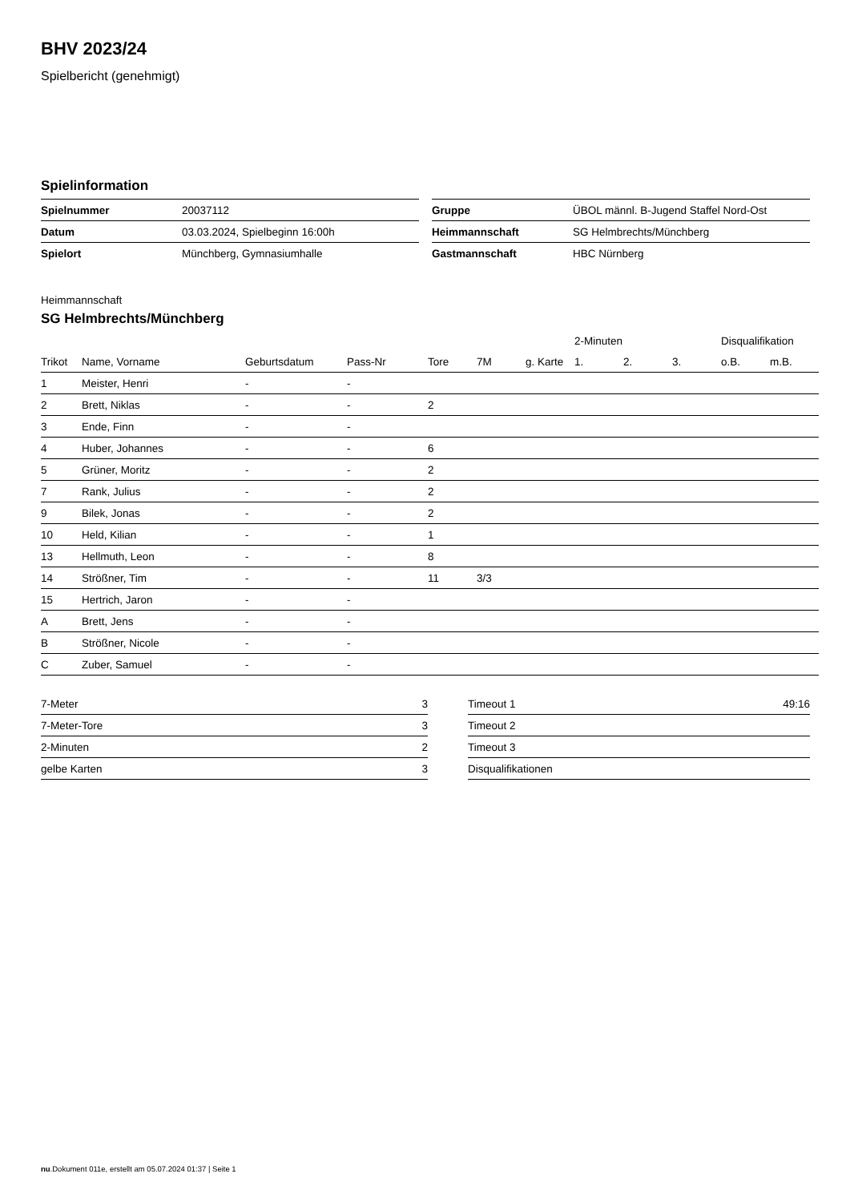BHV 2023/24
Spielbericht (genehmigt)
Spielinformation
| Spielnummer | 20037112 |
| Datum | 03.03.2024, Spielbeginn 16:00h |
| Spielort | Münchberg, Gymnasiumhalle |
| Gruppe | ÜBOL männl. B-Jugend Staffel Nord-Ost |
| Heimmannschaft | SG Helmbrechts/Münchberg |
| Gastmannschaft | HBC Nürnberg |
Heimmannschaft
SG Helmbrechts/Münchberg
| | | | | | | | 2-Minuten | | | Disqualifikation | |
| --- | --- | --- | --- | --- | --- | --- | --- | --- | --- | --- | --- |
| Trikot | Name, Vorname | Geburtsdatum | Pass-Nr | Tore | 7M | g. Karte | 1. | 2. | 3. | o.B. | m.B. |
| 1 | Meister, Henri | - | - | | | | | | | | |
| 2 | Brett, Niklas | - | - | 2 | | | | | | | |
| 3 | Ende, Finn | - | - | | | | | | | | |
| 4 | Huber, Johannes | - | - | 6 | | | | | | | |
| 5 | Grüner, Moritz | - | - | 2 | | | | | | | |
| 7 | Rank, Julius | - | - | 2 | | | | | | | |
| 9 | Bilek, Jonas | - | - | 2 | | | | | | | |
| 10 | Held, Kilian | - | - | 1 | | | | | | | |
| 13 | Hellmuth, Leon | - | - | 8 | | | | | | | |
| 14 | Strößner, Tim | - | - | 11 | 3/3 | | | | | | |
| 15 | Hertrich, Jaron | - | - | | | | | | | | |
| A | Brett, Jens | - | - | | | | | | | | |
| B | Strößner, Nicole | - | - | | | | | | | | |
| C | Zuber, Samuel | - | - | | | | | | | | |
| 7-Meter | 3 |
| 7-Meter-Tore | 3 |
| 2-Minuten | 2 |
| gelbe Karten | 3 |
| Timeout 1 | 49:16 |
| Timeout 2 | |
| Timeout 3 | |
| Disqualifikationen | |
nu.Dokument 011e, erstellt am 05.07.2024 01:37 | Seite 1